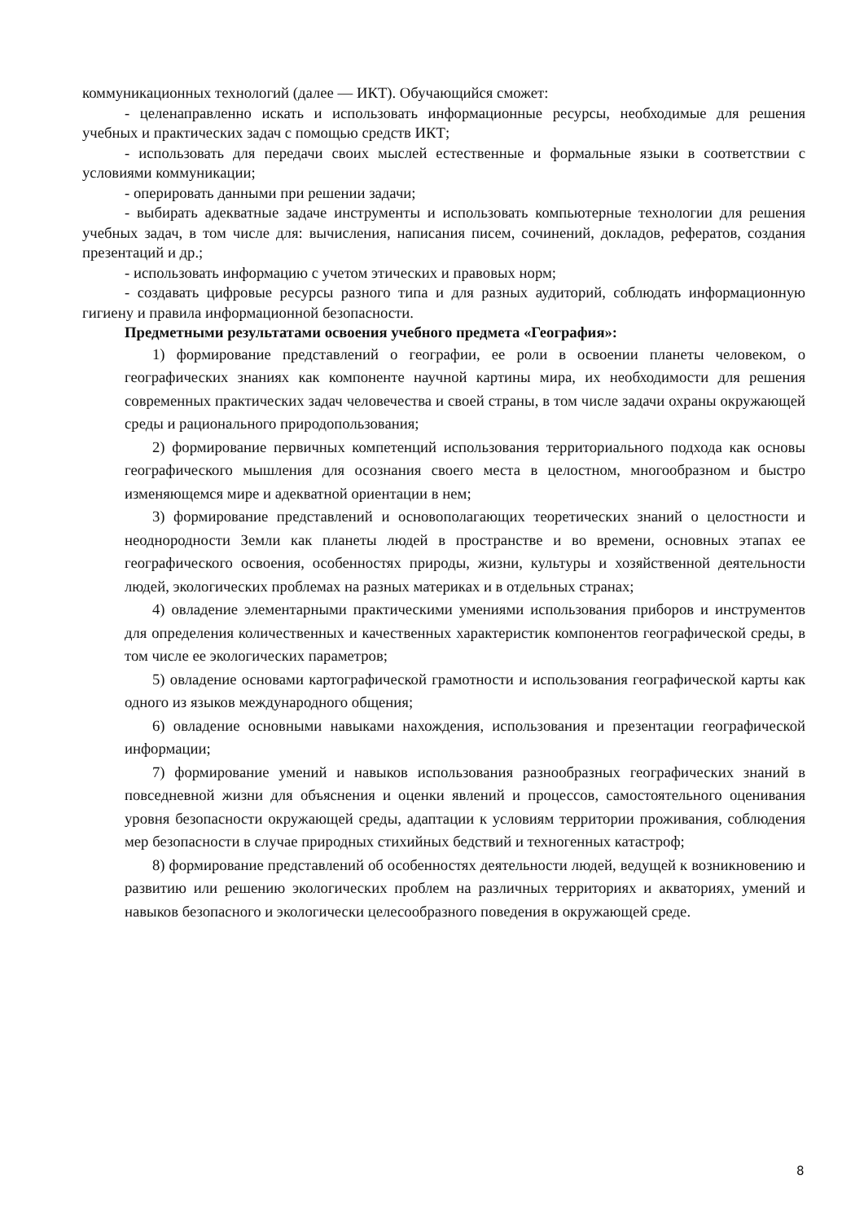коммуникационных технологий (далее — ИКТ). Обучающийся сможет:
- целенаправленно искать и использовать информационные ресурсы, необходимые для решения учебных и практических задач с помощью средств ИКТ;
- использовать для передачи своих мыслей естественные и формальные языки в соответствии с условиями коммуникации;
- оперировать данными при решении задачи;
- выбирать адекватные задаче инструменты и использовать компьютерные технологии для решения учебных задач, в том числе для: вычисления, написания писем, сочинений, докладов, рефератов, создания презентаций и др.;
- использовать информацию с учетом этических и правовых норм;
- создавать цифровые ресурсы разного типа и для разных аудиторий, соблюдать информационную гигиену и правила информационной безопасности.
Предметными результатами освоения учебного предмета «География»:
1) формирование представлений о географии, ее роли в освоении планеты человеком, о географических знаниях как компоненте научной картины мира, их необходимости для решения современных практических задач человечества и своей страны, в том числе задачи охраны окружающей среды и рационального природопользования;
2) формирование первичных компетенций использования территориального подхода как основы географического мышления для осознания своего места в целостном, многообразном и быстро изменяющемся мире и адекватной ориентации в нем;
3) формирование представлений и основополагающих теоретических знаний о целостности и неоднородности Земли как планеты людей в пространстве и во времени, основных этапах ее географического освоения, особенностях природы, жизни, культуры и хозяйственной деятельности людей, экологических проблемах на разных материках и в отдельных странах;
4) овладение элементарными практическими умениями использования приборов и инструментов для определения количественных и качественных характеристик компонентов географической среды, в том числе ее экологических параметров;
5) овладение основами картографической грамотности и использования географической карты как одного из языков международного общения;
6) овладение основными навыками нахождения, использования и презентации географической информации;
7) формирование умений и навыков использования разнообразных географических знаний в повседневной жизни для объяснения и оценки явлений и процессов, самостоятельного оценивания уровня безопасности окружающей среды, адаптации к условиям территории проживания, соблюдения мер безопасности в случае природных стихийных бедствий и техногенных катастроф;
8) формирование представлений об особенностях деятельности людей, ведущей к возникновению и развитию или решению экологических проблем на различных территориях и акваториях, умений и навыков безопасного и экологически целесообразного поведения в окружающей среде.
8